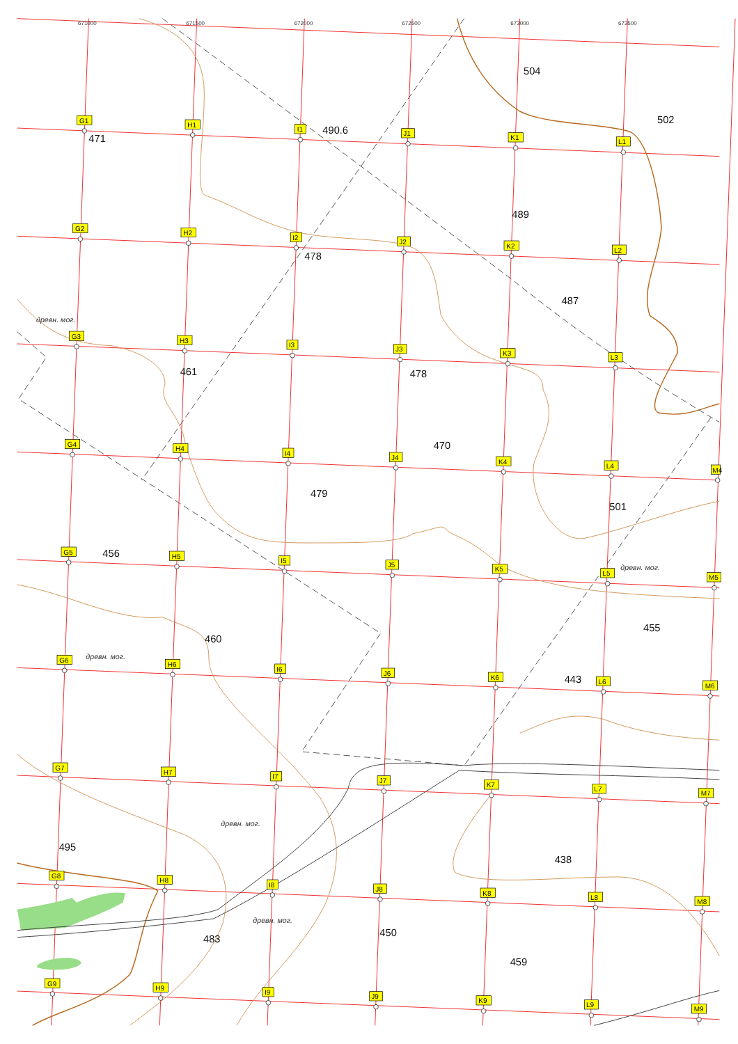671000
671500
672000
672500
673000
673500
G1
H1
I1
J1
K1
L1
G2
H2
I2
J2
K2
L2
G3
H3
I3
J3
K3
L3
G4
H4
I4
J4
K4
L4
M4
G5
H5
I5
J5
K5
L5
M5
G6
H6
I6
J6
K6
L6
M6
G7
H7
I7
J7
K7
L7
M7
G8
H8
I8
J8
K8
L8
M8
G9
H9
I9
J9
K9
L9
M9
504
502
471
490.6
489
478
487
461
478
470
479
501
456
455
460
443
495
438
450
483
459
древн. мог.
древн. мог.
древн. мог.
древн. мог.
древн. мог.